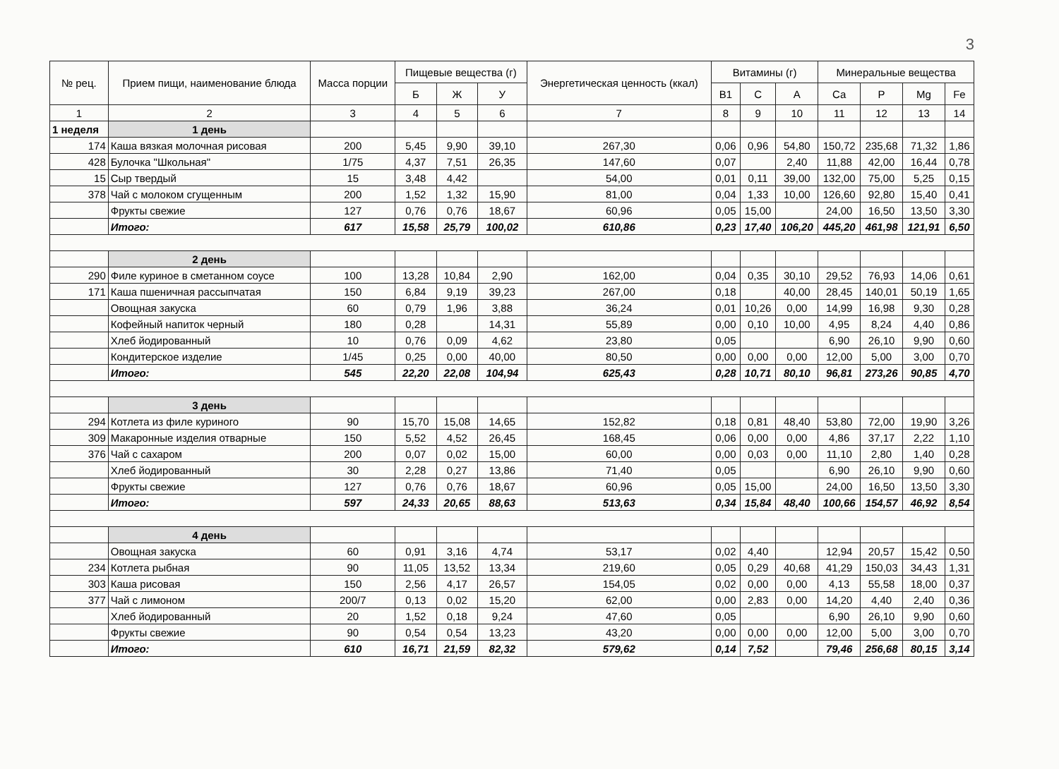3
| № рец. | Прием пищи, наименование блюда | Масса порции | Пищевые вещества (г) | | | Энергетическая ценность (ккал) | Витамины (г) | | | Минеральные вещества | | | |
| --- | --- | --- | --- | --- | --- | --- | --- | --- | --- | --- | --- | --- | --- |
| | | | Б | Ж | У | | B1 | C | A | Ca | P | Mg | Fe |
| 1 | 2 | 3 | 4 | 5 | 6 | 7 | 8 | 9 | 10 | 11 | 12 | 13 | 14 |
| 1 неделя | 1 день | | | | | | | | | | | | |
| 174 | Каша вязкая молочная рисовая | 200 | 5,45 | 9,90 | 39,10 | 267,30 | 0,06 | 0,96 | 54,80 | 150,72 | 235,68 | 71,32 | 1,86 |
| 428 | Булочка "Школьная" | 1/75 | 4,37 | 7,51 | 26,35 | 147,60 | 0,07 | | 2,40 | 11,88 | 42,00 | 16,44 | 0,78 |
| 15 | Сыр твердый | 15 | 3,48 | 4,42 | | 54,00 | 0,01 | 0,11 | 39,00 | 132,00 | 75,00 | 5,25 | 0,15 |
| 378 | Чай с молоком сгущенным | 200 | 1,52 | 1,32 | 15,90 | 81,00 | 0,04 | 1,33 | 10,00 | 126,60 | 92,80 | 15,40 | 0,41 |
| | Фрукты свежие | 127 | 0,76 | 0,76 | 18,67 | 60,96 | 0,05 | 15,00 | | 24,00 | 16,50 | 13,50 | 3,30 |
| | Итого: | 617 | 15,58 | 25,79 | 100,02 | 610,86 | 0,23 | 17,40 | 106,20 | 445,20 | 461,98 | 121,91 | 6,50 |
| | 2 день | | | | | | | | | | | | |
| 290 | Филе куриное в сметанном соусе | 100 | 13,28 | 10,84 | 2,90 | 162,00 | 0,04 | 0,35 | 30,10 | 29,52 | 76,93 | 14,06 | 0,61 |
| 171 | Каша пшеничная рассыпчатая | 150 | 6,84 | 9,19 | 39,23 | 267,00 | 0,18 | | 40,00 | 28,45 | 140,01 | 50,19 | 1,65 |
| | Овощная закуска | 60 | 0,79 | 1,96 | 3,88 | 36,24 | 0,01 | 10,26 | 0,00 | 14,99 | 16,98 | 9,30 | 0,28 |
| | Кофейный напиток черный | 180 | 0,28 | | 14,31 | 55,89 | 0,00 | 0,10 | 10,00 | 4,95 | 8,24 | 4,40 | 0,86 |
| | Хлеб йодированный | 10 | 0,76 | 0,09 | 4,62 | 23,80 | 0,05 | | | 6,90 | 26,10 | 9,90 | 0,60 |
| | Кондитерское изделие | 1/45 | 0,25 | 0,00 | 40,00 | 80,50 | 0,00 | 0,00 | 0,00 | 12,00 | 5,00 | 3,00 | 0,70 |
| | Итого: | 545 | 22,20 | 22,08 | 104,94 | 625,43 | 0,28 | 10,71 | 80,10 | 96,81 | 273,26 | 90,85 | 4,70 |
| | 3 день | | | | | | | | | | | | |
| 294 | Котлета из филе куриного | 90 | 15,70 | 15,08 | 14,65 | 152,82 | 0,18 | 0,81 | 48,40 | 53,80 | 72,00 | 19,90 | 3,26 |
| 309 | Макаронные изделия отварные | 150 | 5,52 | 4,52 | 26,45 | 168,45 | 0,06 | 0,00 | 0,00 | 4,86 | 37,17 | 2,22 | 1,10 |
| 376 | Чай с сахаром | 200 | 0,07 | 0,02 | 15,00 | 60,00 | 0,00 | 0,03 | 0,00 | 11,10 | 2,80 | 1,40 | 0,28 |
| | Хлеб йодированный | 30 | 2,28 | 0,27 | 13,86 | 71,40 | 0,05 | | | 6,90 | 26,10 | 9,90 | 0,60 |
| | Фрукты свежие | 127 | 0,76 | 0,76 | 18,67 | 60,96 | 0,05 | 15,00 | | 24,00 | 16,50 | 13,50 | 3,30 |
| | Итого: | 597 | 24,33 | 20,65 | 88,63 | 513,63 | 0,34 | 15,84 | 48,40 | 100,66 | 154,57 | 46,92 | 8,54 |
| | 4 день | | | | | | | | | | | | |
| | Овощная закуска | 60 | 0,91 | 3,16 | 4,74 | 53,17 | 0,02 | 4,40 | | 12,94 | 20,57 | 15,42 | 0,50 |
| 234 | Котлета рыбная | 90 | 11,05 | 13,52 | 13,34 | 219,60 | 0,05 | 0,29 | 40,68 | 41,29 | 150,03 | 34,43 | 1,31 |
| 303 | Каша рисовая | 150 | 2,56 | 4,17 | 26,57 | 154,05 | 0,02 | 0,00 | 0,00 | 4,13 | 55,58 | 18,00 | 0,37 |
| 377 | Чай с лимоном | 200/7 | 0,13 | 0,02 | 15,20 | 62,00 | 0,00 | 2,83 | 0,00 | 14,20 | 4,40 | 2,40 | 0,36 |
| | Хлеб йодированный | 20 | 1,52 | 0,18 | 9,24 | 47,60 | 0,05 | | | 6,90 | 26,10 | 9,90 | 0,60 |
| | Фрукты свежие | 90 | 0,54 | 0,54 | 13,23 | 43,20 | 0,00 | 0,00 | 0,00 | 12,00 | 5,00 | 3,00 | 0,70 |
| | Итого: | 610 | 16,71 | 21,59 | 82,32 | 579,62 | 0,14 | 7,52 | | 79,46 | 256,68 | 80,15 | 3,14 |